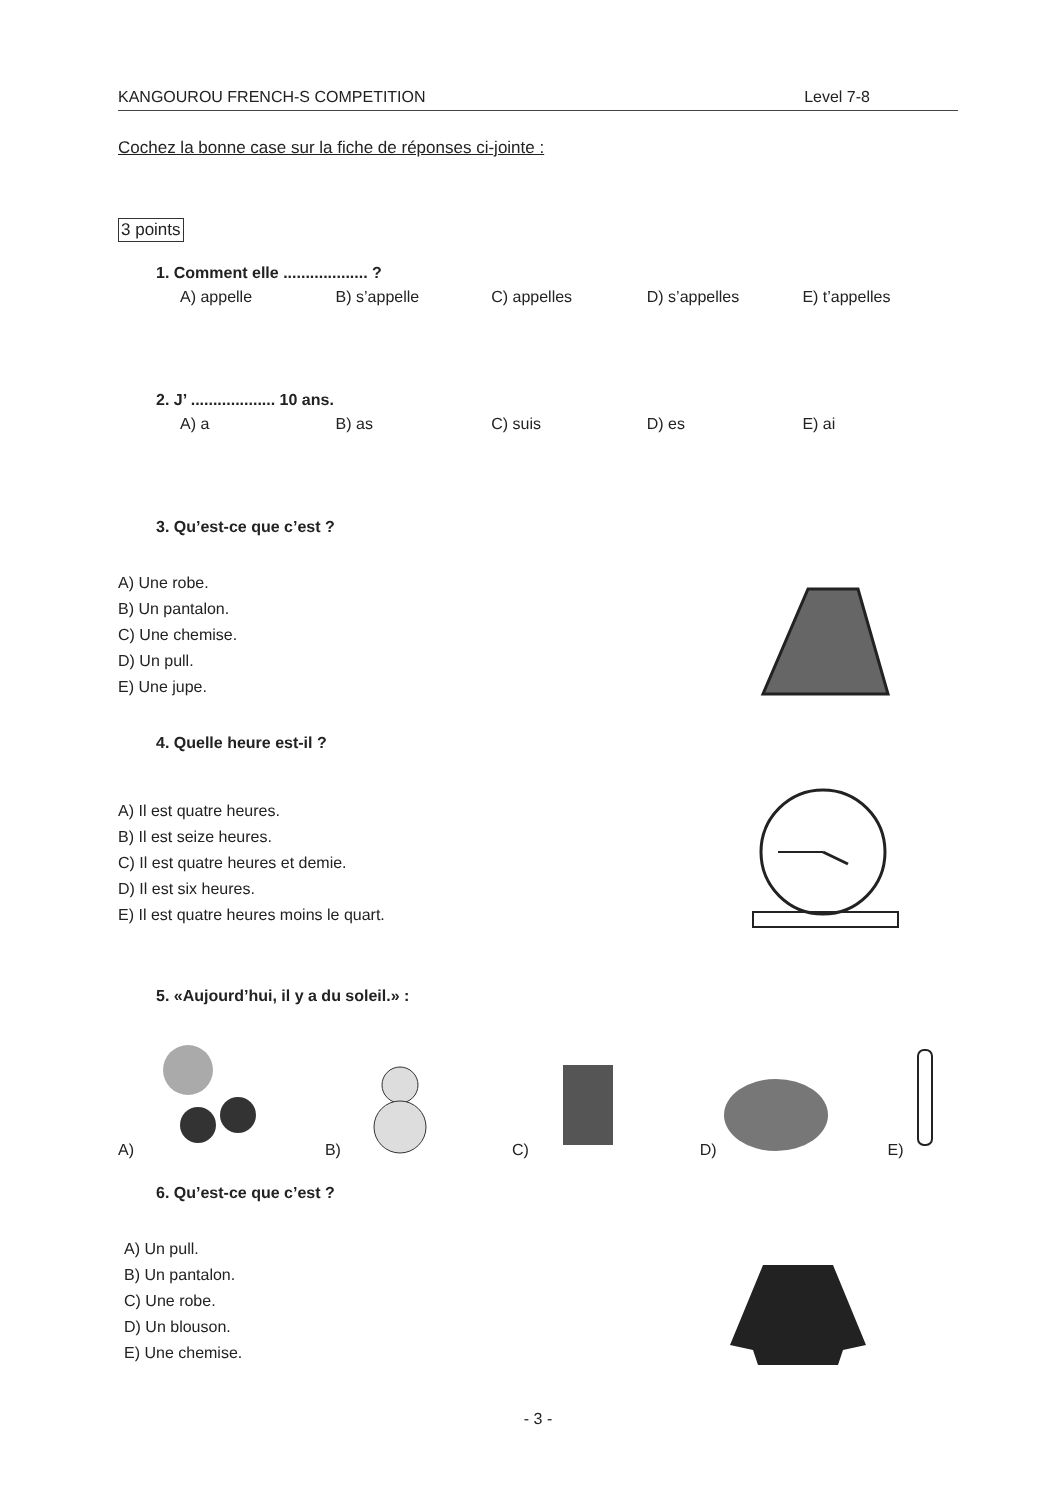KANGOUROU FRENCH-S COMPETITION Level 7-8
Cochez la bonne case sur la fiche de réponses ci-jointe :
3 points
1. Comment elle ................... ?
A) appelle B) s’appelle C) appelles D) s’appelles E) t’appelles
2. J’ ................... 10 ans.
A) a B) as C) suis D) es E) ai
3. Qu’est-ce que c’est ?
A) Une robe.
B) Un pantalon.
C) Une chemise.
D) Un pull.
E) Une jupe.
4. Quelle heure est-il ?
A) Il est quatre heures.
B) Il est seize heures.
C) Il est quatre heures et demie.
D) Il est six heures.
E) Il est quatre heures moins le quart.
5. «Aujourd’hui, il y a du soleil.» :
A) B) C) D) E)
6. Qu’est-ce que c’est ?
A) Un pull.
B) Un pantalon.
C) Une robe.
D) Un blouson.
E) Une chemise.
- 3 -